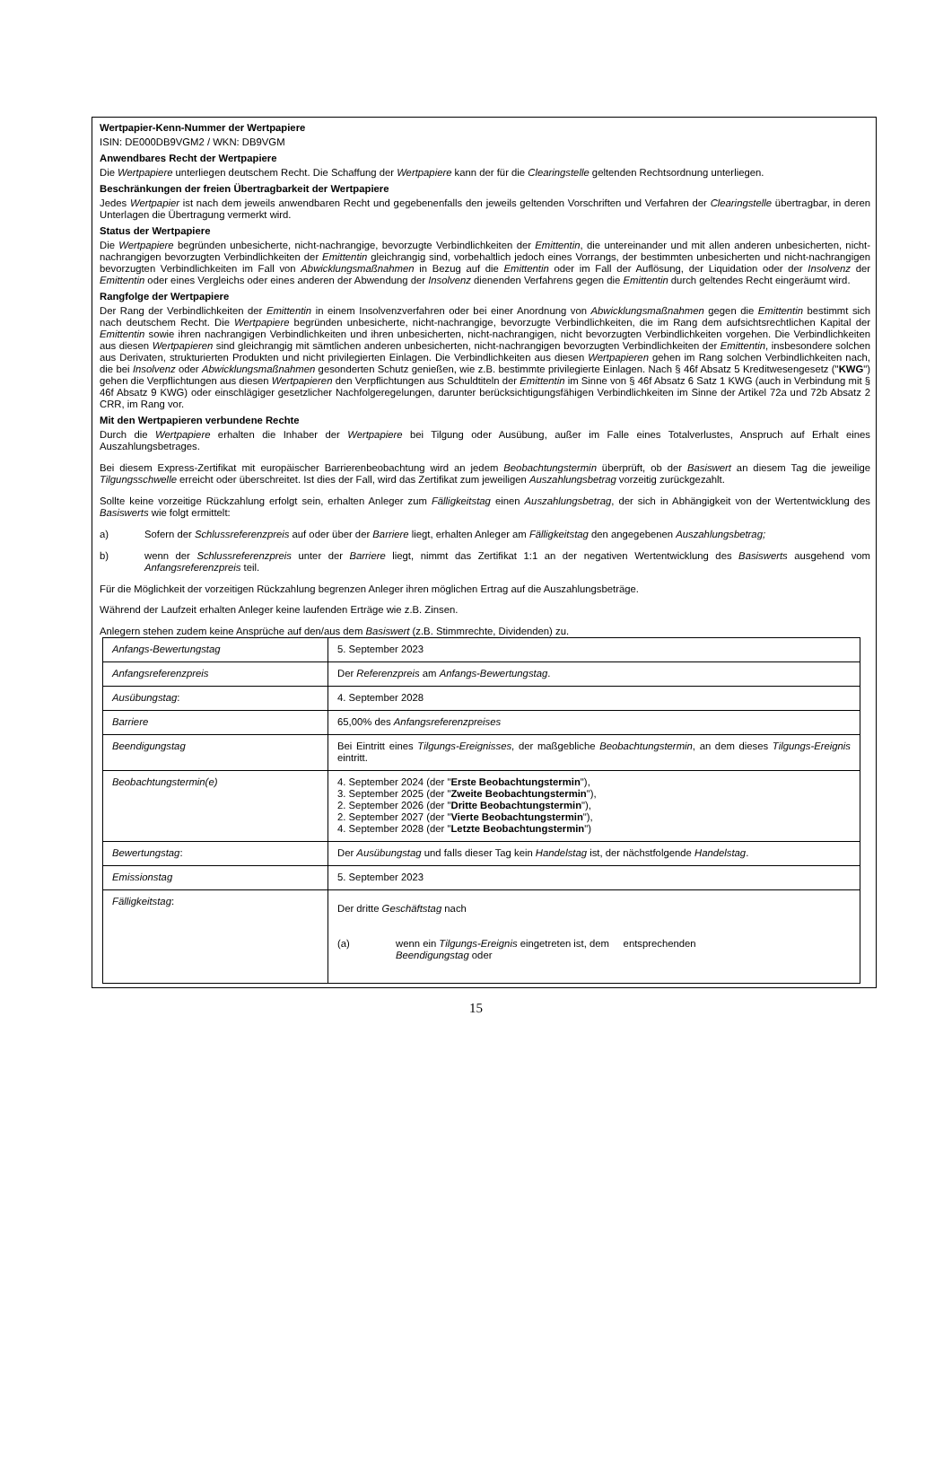Wertpapier-Kenn-Nummer der Wertpapiere
ISIN: DE000DB9VGM2 / WKN: DB9VGM
Anwendbares Recht der Wertpapiere
Die Wertpapiere unterliegen deutschem Recht. Die Schaffung der Wertpapiere kann der für die Clearingstelle geltenden Rechtsordnung unterliegen.
Beschränkungen der freien Übertragbarkeit der Wertpapiere
Jedes Wertpapier ist nach dem jeweils anwendbaren Recht und gegebenenfalls den jeweils geltenden Vorschriften und Verfahren der Clearingstelle übertragbar, in deren Unterlagen die Übertragung vermerkt wird.
Status der Wertpapiere
Die Wertpapiere begründen unbesicherte, nicht-nachrangige, bevorzugte Verbindlichkeiten der Emittentin, die untereinander und mit allen anderen unbesicherten, nicht-nachrangigen bevorzugten Verbindlichkeiten der Emittentin gleichrangig sind, vorbehaltlich jedoch eines Vorrangs, der bestimmten unbesicherten und nicht-nachrangigen bevorzugten Verbindlichkeiten im Fall von Abwicklungsmaßnahmen in Bezug auf die Emittentin oder im Fall der Auflösung, der Liquidation oder der Insolvenz der Emittentin oder eines Vergleichs oder eines anderen der Abwendung der Insolvenz dienenden Verfahrens gegen die Emittentin durch geltendes Recht eingeräumt wird.
Rangfolge der Wertpapiere
Der Rang der Verbindlichkeiten der Emittentin in einem Insolvenzverfahren oder bei einer Anordnung von Abwicklungsmaßnahmen gegen die Emittentin bestimmt sich nach deutschem Recht. Die Wertpapiere begründen unbesicherte, nicht-nachrangige, bevorzugte Verbindlichkeiten, die im Rang dem aufsichtsrechtlichen Kapital der Emittentin sowie ihren nachrangigen Verbindlichkeiten und ihren unbesicherten, nicht-nachrangigen, nicht bevorzugten Verbindlichkeiten vorgehen. Die Verbindlichkeiten aus diesen Wertpapieren sind gleichrangig mit sämtlichen anderen unbesicherten, nicht-nachrangigen bevorzugten Verbindlichkeiten der Emittentin, insbesondere solchen aus Derivaten, strukturierten Produkten und nicht privilegierten Einlagen. Die Verbindlichkeiten aus diesen Wertpapieren gehen im Rang solchen Verbindlichkeiten nach, die bei Insolvenz oder Abwicklungsmaßnahmen gesonderten Schutz genießen, wie z.B. bestimmte privilegierte Einlagen. Nach § 46f Absatz 5 Kreditwesengesetz ("KWG") gehen die Verpflichtungen aus diesen Wertpapieren den Verpflichtungen aus Schuldtiteln der Emittentin im Sinne von § 46f Absatz 6 Satz 1 KWG (auch in Verbindung mit § 46f Absatz 9 KWG) oder einschlägiger gesetzlicher Nachfolgeregelungen, darunter berücksichtigungsfähigen Verbindlichkeiten im Sinne der Artikel 72a und 72b Absatz 2 CRR, im Rang vor.
Mit den Wertpapieren verbundene Rechte
Durch die Wertpapiere erhalten die Inhaber der Wertpapiere bei Tilgung oder Ausübung, außer im Falle eines Totalverlustes, Anspruch auf Erhalt eines Auszahlungsbetrages.
Bei diesem Express-Zertifikat mit europäischer Barrierenbeobachtung wird an jedem Beobachtungstermin überprüft, ob der Basiswert an diesem Tag die jeweilige Tilgungsschwelle erreicht oder überschreitet. Ist dies der Fall, wird das Zertifikat zum jeweiligen Auszahlungsbetrag vorzeitig zurückgezahlt.
Sollte keine vorzeitige Rückzahlung erfolgt sein, erhalten Anleger zum Fälligkeitstag einen Auszahlungsbetrag, der sich in Abhängigkeit von der Wertentwicklung des Basiswerts wie folgt ermittelt:
a) Sofern der Schlussreferenzpreis auf oder über der Barriere liegt, erhalten Anleger am Fälligkeitstag den angegebenen Auszahlungsbetrag;
b) wenn der Schlussreferenzpreis unter der Barriere liegt, nimmt das Zertifikat 1:1 an der negativen Wertentwicklung des Basiswerts ausgehend vom Anfangsreferenzpreis teil.
Für die Möglichkeit der vorzeitigen Rückzahlung begrenzen Anleger ihren möglichen Ertrag auf die Auszahlungsbeträge.
Während der Laufzeit erhalten Anleger keine laufenden Erträge wie z.B. Zinsen.
Anlegern stehen zudem keine Ansprüche auf den/aus dem Basiswert (z.B. Stimmrechte, Dividenden) zu.
| Anfangs-Bewertungstag | 5. September 2023 |
| Anfangsreferenzpreis | Der Referenzpreis am Anfangs-Bewertungstag . |
| Ausübungstag : | 4. September 2028 |
| Barriere | 65,00% des Anfangsreferenzpreises |
| Beendigungstag | Bei Eintritt eines Tilgungs-Ereignisses , der maßgebliche Beobachtungstermin , an dem dieses Tilgungs-Ereignis eintritt. |
| Beobachtungstermin(e) | 4. September 2024 (der " Erste Beobachtungstermin "), 3. September 2025 (der " Zweite Beobachtungstermin "), 2. September 2026 (der " Dritte Beobachtungstermin "), 2. September 2027 (der " Vierte Beobachtungstermin "), 4. September 2028 (der " Letzte Beobachtungstermin ") |
| Bewertungstag : | Der Ausübungstag und falls dieser Tag kein Handelstag ist, der nächstfolgende Handelstag . |
| Emissionstag | 5. September 2023 |
| Fälligkeitstag : | Der dritte Geschäftstag nach (a) wenn ein Tilgungs-Ereignis eingetreten ist, dem entsprechenden Beendigungstag oder |
15